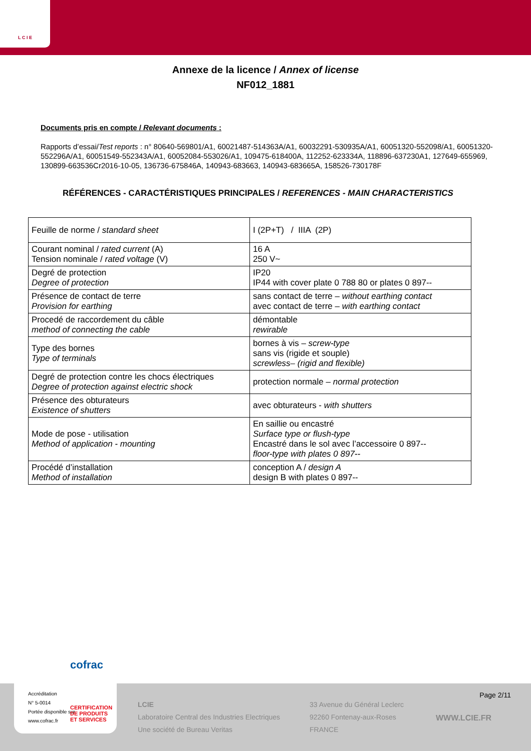L C I E
Annexe de la licence / Annex of license
NF012_1881
Documents pris en compte / Relevant documents :
Rapports d’essai/Test reports : n° 80640-569801/A1, 60021487-514363A/A1, 60032291-530935A/A1, 60051320-552098/A1, 60051320-552296A/A1, 60051549-552343A/A1, 60052084-553026/A1, 109475-618400A, 112252-623334A, 118896-637230A1, 127649-655969, 130899-663536Cr2016-10-05, 136736-675846A, 140943-683663, 140943-683665A, 158526-730178F
RÉFÉRENCES - CARACTÉRISTIQUES PRINCIPALES / REFERENCES - MAIN CHARACTERISTICS
| Feuille de norme / standard sheet | I (2P+T) / IIIA (2P) |
| Courant nominal / rated current (A) Tension nominale / rated voltage (V) | 16 A 250 V~ |
| Degré de protection Degree of protection | IP20 IP44 with cover plate 0 788 80 or plates 0 897-- |
| Présence de contact de terre Provision for earthing | sans contact de terre – without earthing contact avec contact de terre – with earthing contact |
| Procedé de raccordement du câble method of connecting the cable | démontable rewirable |
| Type des bornes Type of terminals | bornes à vis – screw-type sans vis (rigide et souple) screwless– (rigid and flexible) |
| Degré de protection contre les chocs électriques Degree of protection against electric shock | protection normale – normal protection |
| Présence des obturateurs Existence of shutters | avec obturateurs - with shutters |
| Mode de pose - utilisation Method of application - mounting | En saillie ou encastré Surface type or flush-type Encastré dans le sol avec l’accessoire 0 897-- floor-type with plates 0 897-- |
| Procédé d’installation Method of installation | conception A / design A design B with plates 0 897-- |
cofrac
Accréditation
N° 5-0014
Portée disponible sur
www.cofrac.fr
CERTIFICATION
DE PRODUITS
ET SERVICES
Page 2/11
LCIE
Laboratoire Central des Industries Electriques
Une société de Bureau Veritas
33 Avenue du Général Leclerc
92260 Fontenay-aux-Roses
FRANCE
WWW.LCIE.FR